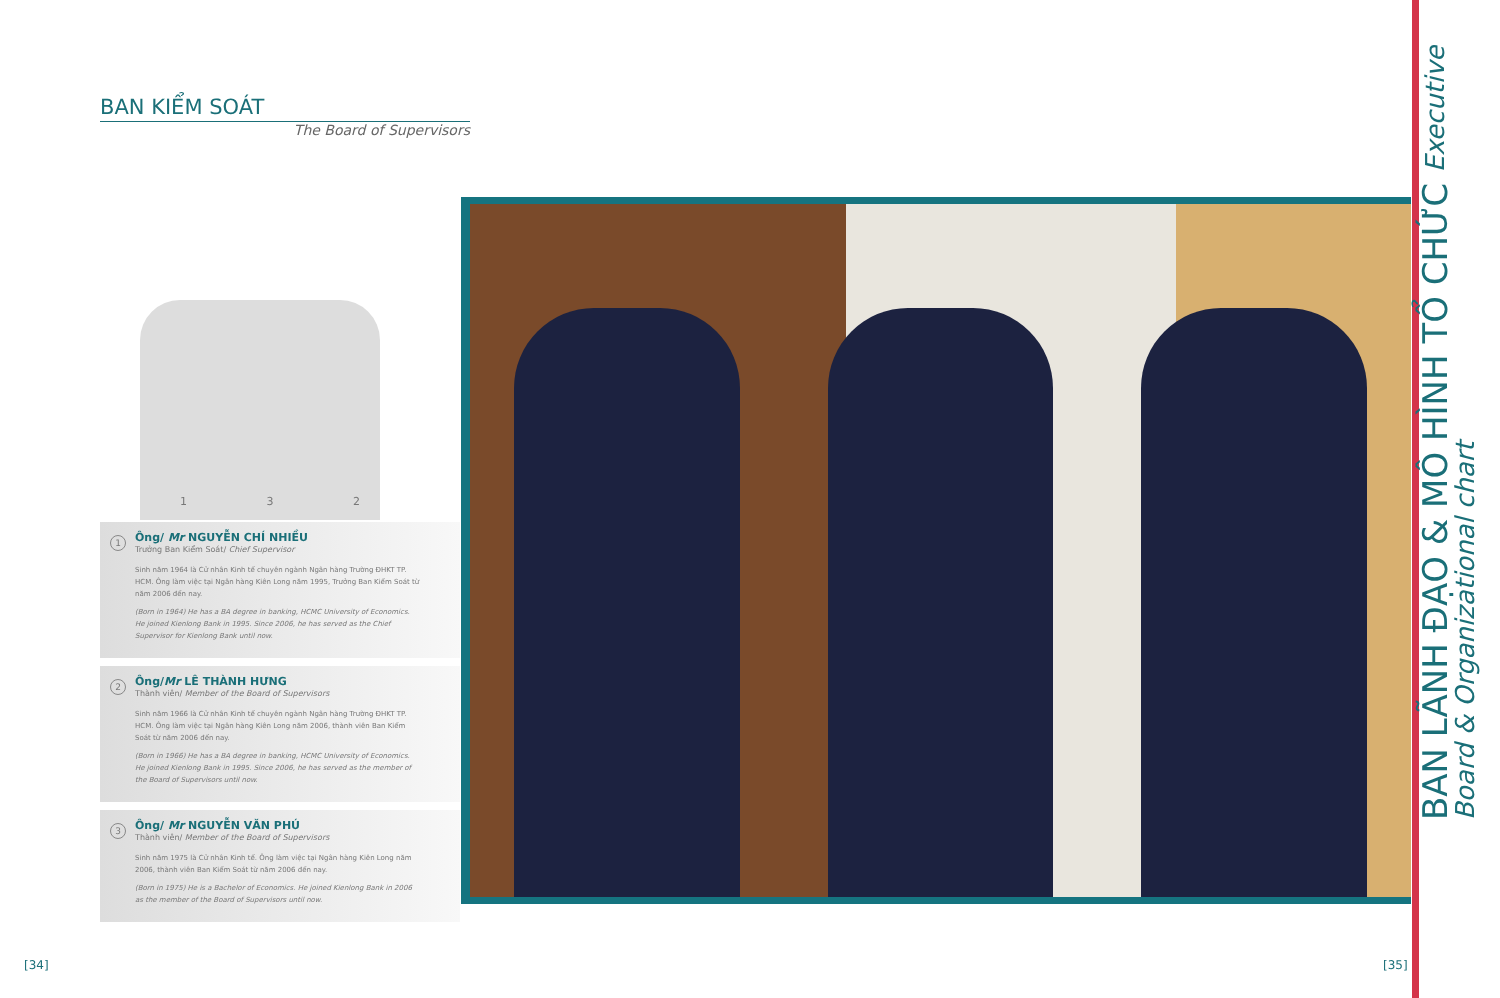BAN KIỂM SOÁT
The Board of Supervisors
1 3 2
1
Ông/ Mr NGUYỄN CHÍ NHIỀU
Trưởng Ban Kiểm Soát/ Chief Supervisor
Sinh năm 1964 là Cử nhân Kinh tế chuyên ngành Ngân hàng Trường ĐHKT TP. HCM. Ông làm việc tại Ngân hàng Kiên Long năm 1995, Trưởng Ban Kiểm Soát từ năm 2006 đến nay.
(Born in 1964) He has a BA degree in banking, HCMC University of Economics. He joined Kienlong Bank in 1995. Since 2006, he has served as the Chief Supervisor for Kienlong Bank until now.
2
Ông/Mr LÊ THÀNH HƯNG
Thành viên/ Member of the Board of Supervisors
Sinh năm 1966 là Cử nhân Kinh tế chuyên ngành Ngân hàng Trường ĐHKT TP. HCM. Ông làm việc tại Ngân hàng Kiên Long năm 2006, thành viên Ban Kiểm Soát từ năm 2006 đến nay.
(Born in 1966) He has a BA degree in banking, HCMC University of Economics. He joined Kienlong Bank in 1995. Since 2006, he has served as the member of the Board of Supervisors until now.
3
Ông/ Mr NGUYỄN VĂN PHÚ
Thành viên/ Member of the Board of Supervisors
Sinh năm 1975 là Cử nhân Kinh tế. Ông làm việc tại Ngân hàng Kiên Long năm 2006, thành viên Ban Kiểm Soát từ năm 2006 đến nay.
(Born in 1975) He is a Bachelor of Economics. He joined Kienlong Bank in 2006 as the member of the Board of Supervisors until now.
BAN LÃNH ĐẠO & MÔ HÌNH TỔ CHỨC Executive Board & Organizational chart
[34] [35]